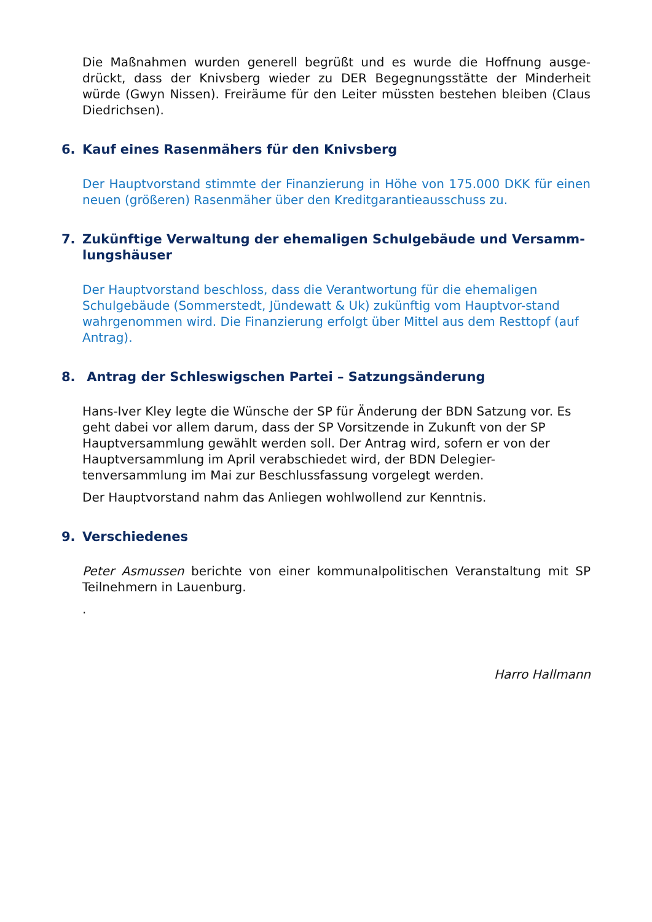Die Maßnahmen wurden generell begrüßt und es wurde die Hoffnung ausge-drückt, dass der Knivsberg wieder zu DER Begegnungsstätte der Minderheit würde (Gwyn Nissen). Freiräume für den Leiter müssten bestehen bleiben (Claus Diedrichsen).
6. Kauf eines Rasenmähers für den Knivsberg
Der Hauptvorstand stimmte der Finanzierung in Höhe von 175.000 DKK für einen neuen (größeren) Rasenmäher über den Kreditgarantieausschuss zu.
7. Zukünftige Verwaltung der ehemaligen Schulgebäude und Versamm-lungshäuser
Der Hauptvorstand beschloss, dass die Verantwortung für die ehemaligen Schulgebäude (Sommerstedt, Jündewatt & Uk) zukünftig vom Hauptvor-stand wahrgenommen wird. Die Finanzierung erfolgt über Mittel aus dem Resttopf (auf Antrag).
8. Antrag der Schleswigschen Partei – Satzungsänderung
Hans-Iver Kley legte die Wünsche der SP für Änderung der BDN Satzung vor. Es geht dabei vor allem darum, dass der SP Vorsitzende in Zukunft von der SP Hauptversammlung gewählt werden soll. Der Antrag wird, sofern er von der Hauptversammlung im April verabschiedet wird, der BDN Delegier-tenversammlung im Mai zur Beschlussfassung vorgelegt werden.
Der Hauptvorstand nahm das Anliegen wohlwollend zur Kenntnis.
9. Verschiedenes
Peter Asmussen berichte von einer kommunalpolitischen Veranstaltung mit SP Teilnehmern in Lauenburg.
.
Harro Hallmann